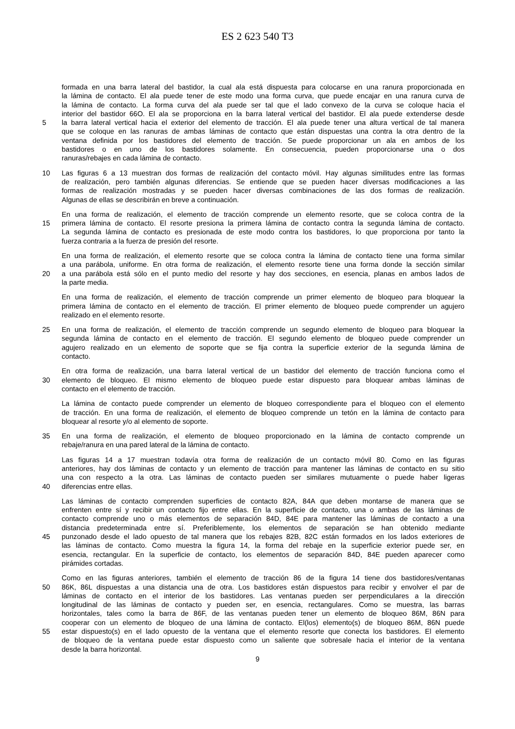ES 2 623 540 T3
formada en una barra lateral del bastidor, la cual ala está dispuesta para colocarse en una ranura proporcionada en
la lámina de contacto. El ala puede tener de este modo una forma curva, que puede encajar en una ranura curva de
la lámina de contacto. La forma curva del ala puede ser tal que el lado convexo de la curva se coloque hacia el
interior del bastidor 66O. El ala se proporciona en la barra lateral vertical del bastidor. El ala puede extenderse desde
5 la barra lateral vertical hacia el exterior del elemento de tracción. El ala puede tener una altura vertical de tal manera
que se coloque en las ranuras de ambas láminas de contacto que están dispuestas una contra la otra dentro de la
ventana definida por los bastidores del elemento de tracción. Se puede proporcionar un ala en ambos de los
bastidores o en uno de los bastidores solamente. En consecuencia, pueden proporcionarse una o dos
ranuras/rebajes en cada lámina de contacto.
10 Las figuras 6 a 13 muestran dos formas de realización del contacto móvil. Hay algunas similitudes entre las formas
de realización, pero también algunas diferencias. Se entiende que se pueden hacer diversas modificaciones a las
formas de realización mostradas y se pueden hacer diversas combinaciones de las dos formas de realización.
Algunas de ellas se describirán en breve a continuación.
En una forma de realización, el elemento de tracción comprende un elemento resorte, que se coloca contra de la
15 primera lámina de contacto. El resorte presiona la primera lámina de contacto contra la segunda lámina de contacto.
La segunda lámina de contacto es presionada de este modo contra los bastidores, lo que proporciona por tanto la
fuerza contraria a la fuerza de presión del resorte.
En una forma de realización, el elemento resorte que se coloca contra la lámina de contacto tiene una forma similar
a una parábola, uniforme. En otra forma de realización, el elemento resorte tiene una forma donde la sección similar
20 a una parábola está sólo en el punto medio del resorte y hay dos secciones, en esencia, planas en ambos lados de
la parte media.
En una forma de realización, el elemento de tracción comprende un primer elemento de bloqueo para bloquear la
primera lámina de contacto en el elemento de tracción. El primer elemento de bloqueo puede comprender un agujero
realizado en el elemento resorte.
25 En una forma de realización, el elemento de tracción comprende un segundo elemento de bloqueo para bloquear la
segunda lámina de contacto en el elemento de tracción. El segundo elemento de bloqueo puede comprender un
agujero realizado en un elemento de soporte que se fija contra la superficie exterior de la segunda lámina de
contacto.
En otra forma de realización, una barra lateral vertical de un bastidor del elemento de tracción funciona como el
30 elemento de bloqueo. El mismo elemento de bloqueo puede estar dispuesto para bloquear ambas láminas de
contacto en el elemento de tracción.
La lámina de contacto puede comprender un elemento de bloqueo correspondiente para el bloqueo con el elemento
de tracción. En una forma de realización, el elemento de bloqueo comprende un tetón en la lámina de contacto para
bloquear al resorte y/o al elemento de soporte.
35 En una forma de realización, el elemento de bloqueo proporcionado en la lámina de contacto comprende un
rebaje/ranura en una pared lateral de la lámina de contacto.
Las figuras 14 a 17 muestran todavía otra forma de realización de un contacto móvil 80. Como en las figuras
anteriores, hay dos láminas de contacto y un elemento de tracción para mantener las láminas de contacto en su sitio
una con respecto a la otra. Las láminas de contacto pueden ser similares mutuamente o puede haber ligeras
40 diferencias entre ellas.
Las láminas de contacto comprenden superficies de contacto 82A, 84A que deben montarse de manera que se
enfrenten entre sí y recibir un contacto fijo entre ellas. En la superficie de contacto, una o ambas de las láminas de
contacto comprende uno o más elementos de separación 84D, 84E para mantener las láminas de contacto a una
distancia predeterminada entre sí. Preferiblemente, los elementos de separación se han obtenido mediante
45 punzonado desde el lado opuesto de tal manera que los rebajes 82B, 82C están formados en los lados exteriores de
las láminas de contacto. Como muestra la figura 14, la forma del rebaje en la superficie exterior puede ser, en
esencia, rectangular. En la superficie de contacto, los elementos de separación 84D, 84E pueden aparecer como
pirámides cortadas.
Como en las figuras anteriores, también el elemento de tracción 86 de la figura 14 tiene dos bastidores/ventanas
50 86K, 86L dispuestas a una distancia una de otra. Los bastidores están dispuestos para recibir y envolver el par de
láminas de contacto en el interior de los bastidores. Las ventanas pueden ser perpendiculares a la dirección
longitudinal de las láminas de contacto y pueden ser, en esencia, rectangulares. Como se muestra, las barras
horizontales, tales como la barra de 86F, de las ventanas pueden tener un elemento de bloqueo 86M, 86N para
cooperar con un elemento de bloqueo de una lámina de contacto. El(los) elemento(s) de bloqueo 86M, 86N puede
55 estar dispuesto(s) en el lado opuesto de la ventana que el elemento resorte que conecta los bastidores. El elemento
de bloqueo de la ventana puede estar dispuesto como un saliente que sobresale hacia el interior de la ventana
desde la barra horizontal.
9